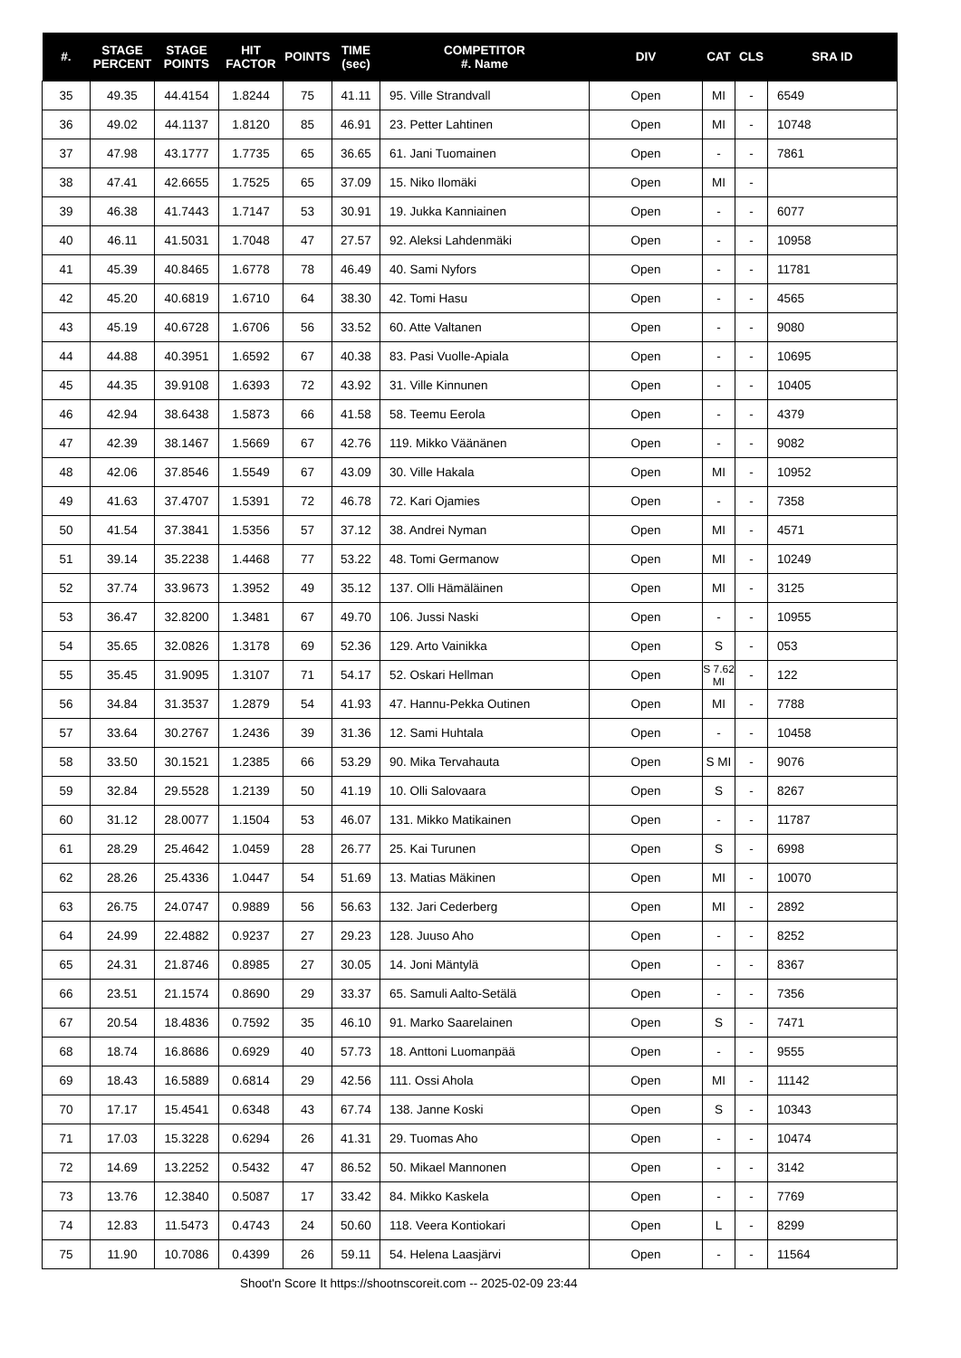| #. | STAGE PERCENT | STAGE POINTS | HIT FACTOR | POINTS | TIME (sec) | COMPETITOR #. Name | DIV | CAT | CLS | SRA ID |
| --- | --- | --- | --- | --- | --- | --- | --- | --- | --- | --- |
| 35 | 49.35 | 44.4154 | 1.8244 | 75 | 41.11 | 95. Ville Strandvall | Open | MI | - | 6549 |
| 36 | 49.02 | 44.1137 | 1.8120 | 85 | 46.91 | 23. Petter Lahtinen | Open | MI | - | 10748 |
| 37 | 47.98 | 43.1777 | 1.7735 | 65 | 36.65 | 61. Jani Tuomainen | Open | - | - | 7861 |
| 38 | 47.41 | 42.6655 | 1.7525 | 65 | 37.09 | 15. Niko Ilomäki | Open | MI | - | |
| 39 | 46.38 | 41.7443 | 1.7147 | 53 | 30.91 | 19. Jukka Kanniainen | Open | - | - | 6077 |
| 40 | 46.11 | 41.5031 | 1.7048 | 47 | 27.57 | 92. Aleksi Lahdenmäki | Open | - | - | 10958 |
| 41 | 45.39 | 40.8465 | 1.6778 | 78 | 46.49 | 40. Sami Nyfors | Open | - | - | 11781 |
| 42 | 45.20 | 40.6819 | 1.6710 | 64 | 38.30 | 42. Tomi Hasu | Open | - | - | 4565 |
| 43 | 45.19 | 40.6728 | 1.6706 | 56 | 33.52 | 60. Atte Valtanen | Open | - | - | 9080 |
| 44 | 44.88 | 40.3951 | 1.6592 | 67 | 40.38 | 83. Pasi Vuolle-Apiala | Open | - | - | 10695 |
| 45 | 44.35 | 39.9108 | 1.6393 | 72 | 43.92 | 31. Ville Kinnunen | Open | - | - | 10405 |
| 46 | 42.94 | 38.6438 | 1.5873 | 66 | 41.58 | 58. Teemu Eerola | Open | - | - | 4379 |
| 47 | 42.39 | 38.1467 | 1.5669 | 67 | 42.76 | 119. Mikko Väänänen | Open | - | - | 9082 |
| 48 | 42.06 | 37.8546 | 1.5549 | 67 | 43.09 | 30. Ville Hakala | Open | MI | - | 10952 |
| 49 | 41.63 | 37.4707 | 1.5391 | 72 | 46.78 | 72. Kari Ojamies | Open | - | - | 7358 |
| 50 | 41.54 | 37.3841 | 1.5356 | 57 | 37.12 | 38. Andrei Nyman | Open | MI | - | 4571 |
| 51 | 39.14 | 35.2238 | 1.4468 | 77 | 53.22 | 48. Tomi Germanow | Open | MI | - | 10249 |
| 52 | 37.74 | 33.9673 | 1.3952 | 49 | 35.12 | 137. Olli Hämäläinen | Open | MI | - | 3125 |
| 53 | 36.47 | 32.8200 | 1.3481 | 67 | 49.70 | 106. Jussi Naski | Open | - | - | 10955 |
| 54 | 35.65 | 32.0826 | 1.3178 | 69 | 52.36 | 129. Arto Vainikka | Open | S | - | 053 |
| 55 | 35.45 | 31.9095 | 1.3107 | 71 | 54.17 | 52. Oskari Hellman | Open | S 7.62 MI | - | 122 |
| 56 | 34.84 | 31.3537 | 1.2879 | 54 | 41.93 | 47. Hannu-Pekka Outinen | Open | MI | - | 7788 |
| 57 | 33.64 | 30.2767 | 1.2436 | 39 | 31.36 | 12. Sami Huhtala | Open | - | - | 10458 |
| 58 | 33.50 | 30.1521 | 1.2385 | 66 | 53.29 | 90. Mika Tervahauta | Open | S MI | - | 9076 |
| 59 | 32.84 | 29.5528 | 1.2139 | 50 | 41.19 | 10. Olli Salovaara | Open | S | - | 8267 |
| 60 | 31.12 | 28.0077 | 1.1504 | 53 | 46.07 | 131. Mikko Matikainen | Open | - | - | 11787 |
| 61 | 28.29 | 25.4642 | 1.0459 | 28 | 26.77 | 25. Kai Turunen | Open | S | - | 6998 |
| 62 | 28.26 | 25.4336 | 1.0447 | 54 | 51.69 | 13. Matias Mäkinen | Open | MI | - | 10070 |
| 63 | 26.75 | 24.0747 | 0.9889 | 56 | 56.63 | 132. Jari Cederberg | Open | MI | - | 2892 |
| 64 | 24.99 | 22.4882 | 0.9237 | 27 | 29.23 | 128. Juuso Aho | Open | - | - | 8252 |
| 65 | 24.31 | 21.8746 | 0.8985 | 27 | 30.05 | 14. Joni Mäntylä | Open | - | - | 8367 |
| 66 | 23.51 | 21.1574 | 0.8690 | 29 | 33.37 | 65. Samuli Aalto-Setälä | Open | - | - | 7356 |
| 67 | 20.54 | 18.4836 | 0.7592 | 35 | 46.10 | 91. Marko Saarelainen | Open | S | - | 7471 |
| 68 | 18.74 | 16.8686 | 0.6929 | 40 | 57.73 | 18. Anttoni Luomanpää | Open | - | - | 9555 |
| 69 | 18.43 | 16.5889 | 0.6814 | 29 | 42.56 | 111. Ossi Ahola | Open | MI | - | 11142 |
| 70 | 17.17 | 15.4541 | 0.6348 | 43 | 67.74 | 138. Janne Koski | Open | S | - | 10343 |
| 71 | 17.03 | 15.3228 | 0.6294 | 26 | 41.31 | 29. Tuomas Aho | Open | - | - | 10474 |
| 72 | 14.69 | 13.2252 | 0.5432 | 47 | 86.52 | 50. Mikael Mannonen | Open | - | - | 3142 |
| 73 | 13.76 | 12.3840 | 0.5087 | 17 | 33.42 | 84. Mikko Kaskela | Open | - | - | 7769 |
| 74 | 12.83 | 11.5473 | 0.4743 | 24 | 50.60 | 118. Veera Kontiokari | Open | L | - | 8299 |
| 75 | 11.90 | 10.7086 | 0.4399 | 26 | 59.11 | 54. Helena Laasjärvi | Open | - | - | 11564 |
Shoot'n Score It https://shootnscoreit.com -- 2025-02-09 23:44